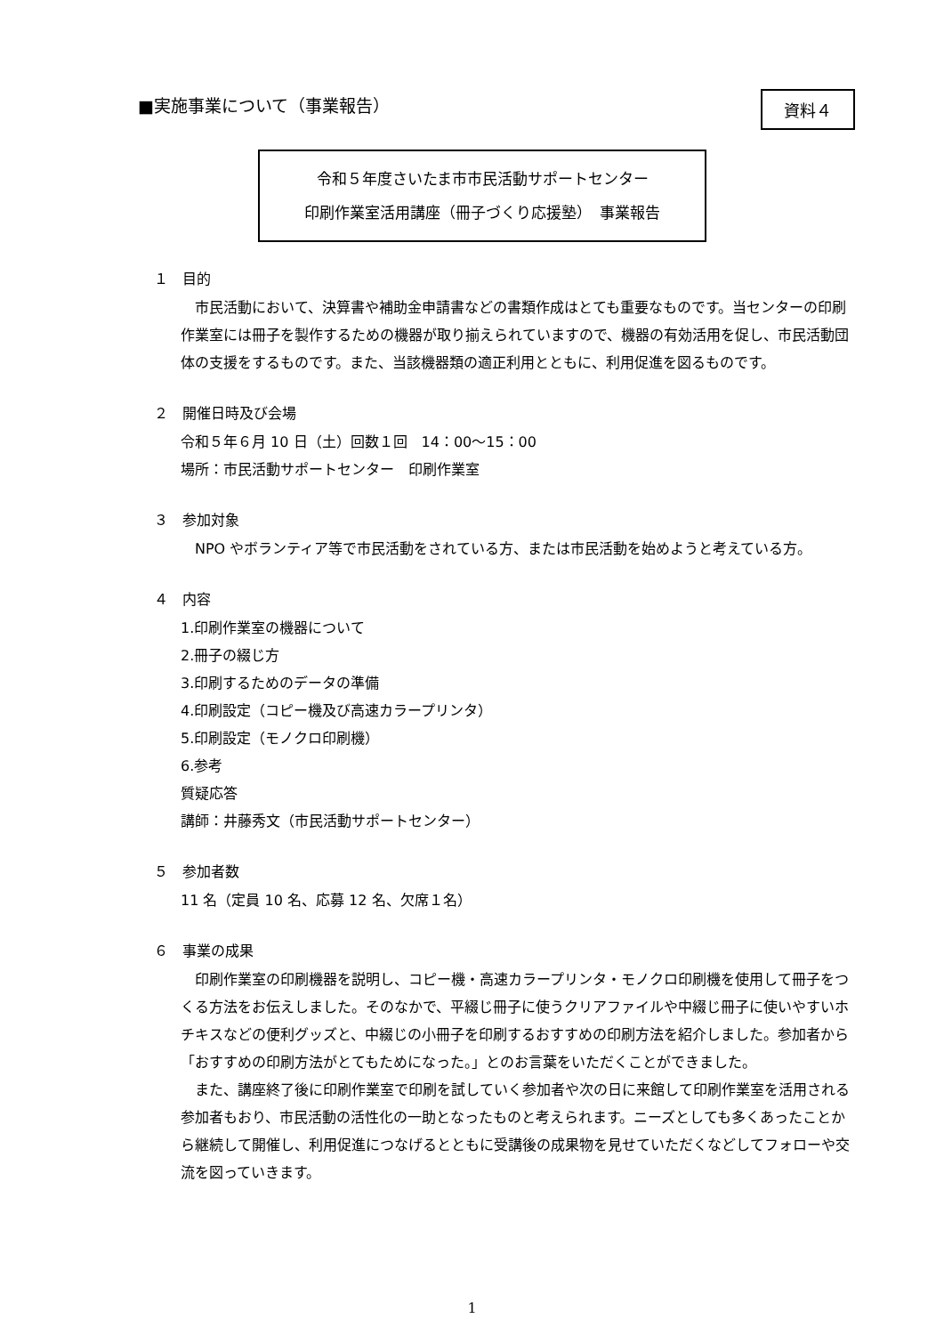■実施事業について（事業報告）
資料４
令和５年度さいたま市市民活動サポートセンター
印刷作業室活用講座（冊子づくり応援塾）　事業報告
１　目的
市民活動において、決算書や補助金申請書などの書類作成はとても重要なものです。当センターの印刷作業室には冊子を製作するための機器が取り揃えられていますので、機器の有効活用を促し、市民活動団体の支援をするものです。また、当該機器類の適正利用とともに、利用促進を図るものです。
２　開催日時及び会場
令和５年６月 10 日（土）回数１回　14：00～15：00
場所：市民活動サポートセンター　印刷作業室
３　参加対象
NPO やボランティア等で市民活動をされている方、または市民活動を始めようと考えている方。
４　内容
1.印刷作業室の機器について
2.冊子の綴じ方
3.印刷するためのデータの準備
4.印刷設定（コピー機及び高速カラープリンタ）
5.印刷設定（モノクロ印刷機）
6.参考
質疑応答
講師：井藤秀文（市民活動サポートセンター）
５　参加者数
11 名（定員 10 名、応募 12 名、欠席１名）
６　事業の成果
印刷作業室の印刷機器を説明し、コピー機・高速カラープリンタ・モノクロ印刷機を使用して冊子をつくる方法をお伝えしました。そのなかで、平綴じ冊子に使うクリアファイルや中綴じ冊子に使いやすいホチキスなどの便利グッズと、中綴じの小冊子を印刷するおすすめの印刷方法を紹介しました。参加者から「おすすめの印刷方法がとてもためになった。」とのお言葉をいただくことができました。
また、講座終了後に印刷作業室で印刷を試していく参加者や次の日に来館して印刷作業室を活用される参加者もおり、市民活動の活性化の一助となったものと考えられます。ニーズとしても多くあったことから継続して開催し、利用促進につなげるとともに受講後の成果物を見せていただくなどしてフォローや交流を図っていきます。
1